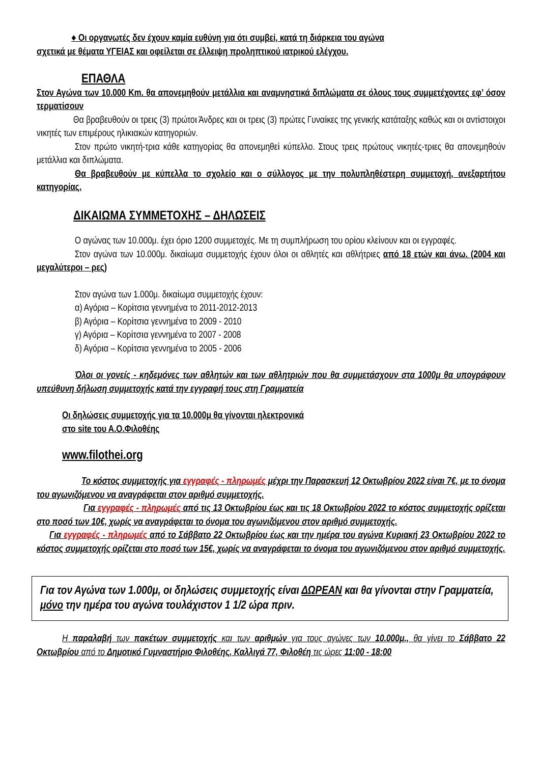♦ Οι οργανωτές δεν έχουν καμία ευθύνη για ότι συμβεί, κατά τη διάρκεια του αγώνα
σχετικά με θέματα ΥΓΕΙΑΣ και οφείλεται σε έλλειψη προληπτικού ιατρικού ελέγχου.
ΕΠΑΘΛΑ
Στον Αγώνα των 10.000 Km. θα απονεμηθούν μετάλλια και αναμνηστικά διπλώματα σε όλους τους συμμετέχοντες εφ’ όσον τερματίσουν
Θα βραβευθούν οι τρεις (3) πρώτοι Άνδρες και οι τρεις (3) πρώτες Γυναίκες της γενικής κατάταξης καθώς και οι αντίστοιχοι νικητές των επιμέρους ηλικιακών κατηγοριών.
Στον πρώτο νικητή-τρια κάθε κατηγορίας θα απονεμηθεί κύπελλο. Στους τρεις πρώτους νικητές-τριες θα απονεμηθούν μετάλλια και διπλώματα.
Θα βραβευθούν με κύπελλα το σχολείο και ο σύλλογος με την πολυπληθέστερη συμμετοχή, ανεξαρτήτου κατηγορίας.
ΔΙΚΑΙΩΜΑ ΣΥΜΜΕΤΟΧΗΣ – ΔΗΛΩΣΕΙΣ
Ο αγώνας των 10.000μ. έχει όριο 1200 συμμετοχές. Με τη συμπλήρωση του ορίου κλείνουν και οι εγγραφές.
Στον αγώνα των 10.000μ. δικαίωμα συμμετοχής έχουν όλοι οι αθλητές και αθλήτριες από 18 ετών και άνω. (2004 και μεγαλύτεροι – ρες)
Στον αγώνα των 1.000μ. δικαίωμα συμμετοχής έχουν:
α) Αγόρια – Κορίτσια γεννημένα το 2011-2012-2013
β) Αγόρια – Κορίτσια γεννημένα το 2009 - 2010
γ) Αγόρια – Κορίτσια γεννημένα το 2007 - 2008
δ) Αγόρια – Κορίτσια γεννημένα το 2005 - 2006
Όλοι οι γονείς - κηδεμόνες των αθλητών και των αθλητριών που θα συμμετάσχουν στα 1000μ θα υπογράφουν υπεύθυνη δήλωση συμμετοχής κατά την εγγραφή τους στη Γραμματεία
Οι δηλώσεις συμμετοχής για τα 10.000μ θα γίνονται ηλεκτρονικά
στο site του Α.Ο.Φιλοθέης
www.filothei.org
Το κόστος συμμετοχής για εγγραφές - πληρωμές μέχρι την Παρασκευή 12 Οκτωβρίου 2022 είναι 7€, με το όνομα του αγωνιζόμενου να αναγράφεται στον αριθμό συμμετοχής.
Για εγγραφές - πληρωμές από τις 13 Οκτωβρίου έως και τις 18 Οκτωβρίου 2022 το κόστος συμμετοχής ορίζεται στο ποσό των 10€, χωρίς να αναγράφεται το όνομα του αγωνιζόμενου στον αριθμό συμμετοχής.
Για εγγραφές - πληρωμές από το Σάββατο 22 Οκτωβρίου έως και την ημέρα του αγώνα Κυριακή 23 Οκτωβρίου 2022 το κόστος συμμετοχής ορίζεται στο ποσό των 15€, χωρίς να αναγράφεται το όνομα του αγωνιζόμενου στον αριθμό συμμετοχής.
Για τον Αγώνα των 1.000μ, οι δηλώσεις συμμετοχής είναι ΔΩΡΕΑΝ και θα γίνονται στην Γραμματεία, μόνο την ημέρα του αγώνα τουλάχιστον 1 1/2 ώρα πριν.
Η παραλαβή των πακέτων συμμετοχής και των αριθμών για τους αγώνες των 10.000μ., θα γίνει το Σάββατο 22 Οκτωβρίου από το Δημοτικό Γυμναστήριο Φιλοθέης, Καλλιγά 77, Φιλοθέη τις ώρες 11:00 - 18:00